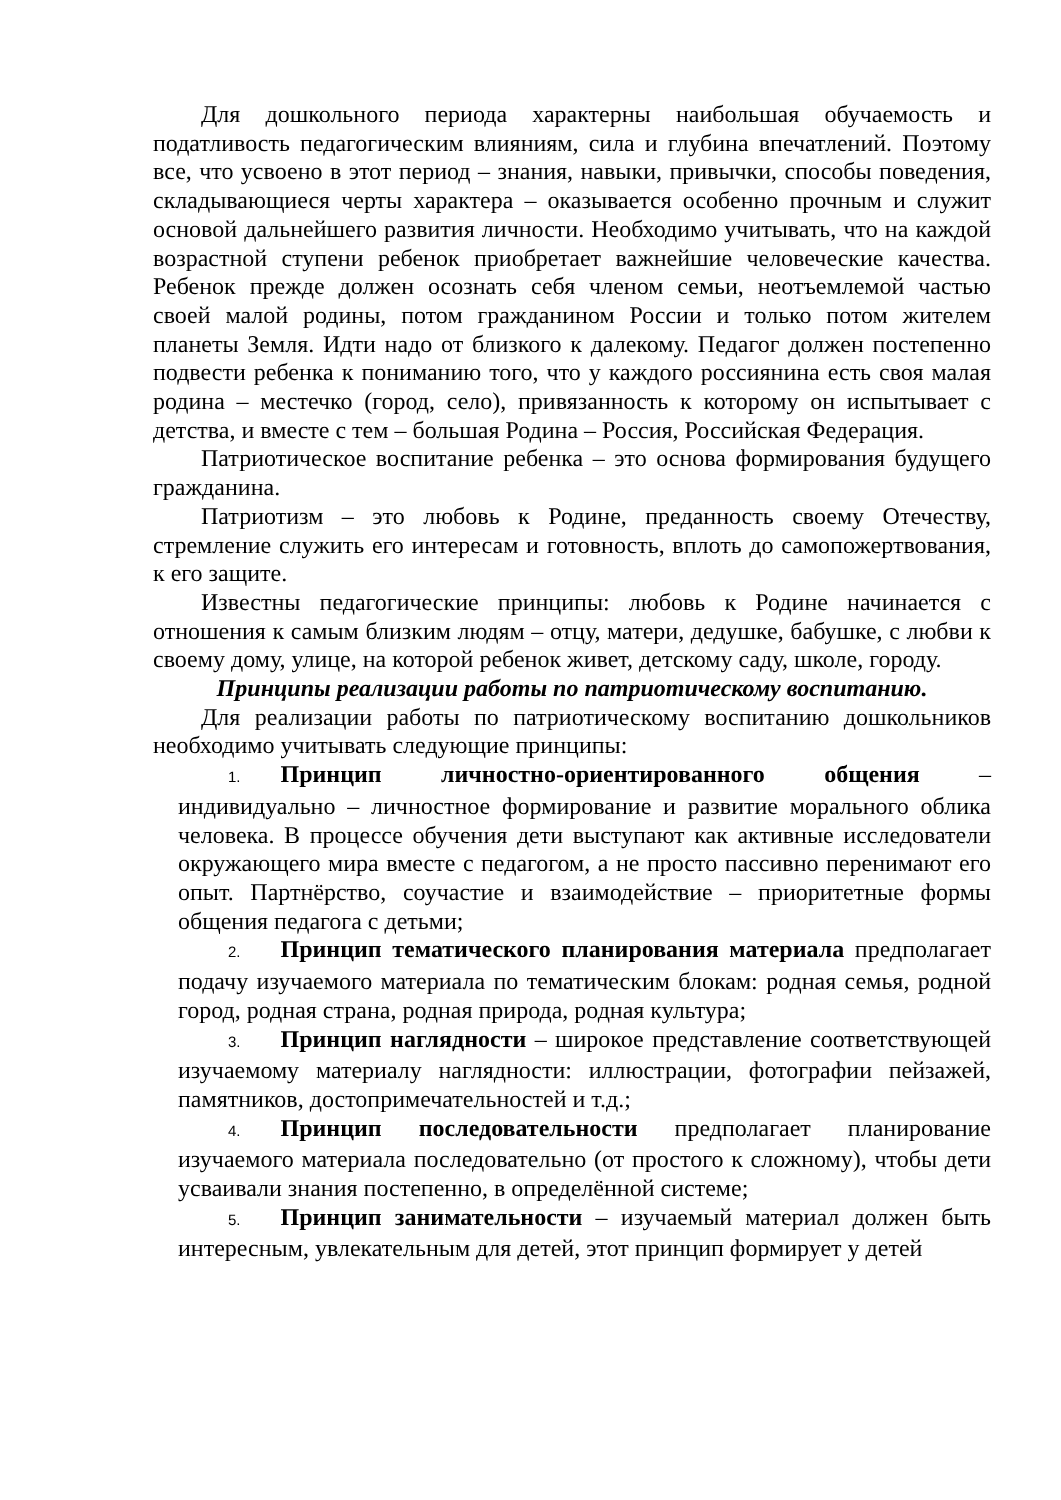Для дошкольного периода характерны наибольшая обучаемость и податливость педагогическим влияниям, сила и глубина впечатлений. Поэтому все, что усвоено в этот период – знания, навыки, привычки, способы поведения, складывающиеся черты характера – оказывается особенно прочным и служит основой дальнейшего развития личности. Необходимо учитывать, что на каждой возрастной ступени ребенок приобретает важнейшие человеческие качества. Ребенок прежде должен осознать себя членом семьи, неотъемлемой частью своей малой родины, потом гражданином России и только потом жителем планеты Земля. Идти надо от близкого к далекому. Педагог должен постепенно подвести ребенка к пониманию того, что у каждого россиянина есть своя малая родина – местечко (город, село), привязанность к которому он испытывает с детства, и вместе с тем – большая Родина – Россия, Российская Федерация.
Патриотическое воспитание ребенка – это основа формирования будущего гражданина.
Патриотизм – это любовь к Родине, преданность своему Отечеству, стремление служить его интересам и готовность, вплоть до самопожертвования, к его защите.
Известны педагогические принципы: любовь к Родине начинается с отношения к самым близким людям – отцу, матери, дедушке, бабушке, с любви к своему дому, улице, на которой ребенок живет, детскому саду, школе, городу.
Принципы реализации работы по патриотическому воспитанию.
Для реализации работы по патриотическому воспитанию дошкольников необходимо учитывать следующие принципы:
1. Принцип личностно-ориентированного общения – индивидуально – личностное формирование и развитие морального облика человека. В процессе обучения дети выступают как активные исследователи окружающего мира вместе с педагогом, а не просто пассивно перенимают его опыт. Партнёрство, соучастие и взаимодействие – приоритетные формы общения педагога с детьми;
2. Принцип тематического планирования материала предполагает подачу изучаемого материала по тематическим блокам: родная семья, родной город, родная страна, родная природа, родная культура;
3. Принцип наглядности – широкое представление соответствующей изучаемому материалу наглядности: иллюстрации, фотографии пейзажей, памятников, достопримечательностей и т.д.;
4. Принцип последовательности предполагает планирование изучаемого материала последовательно (от простого к сложному), чтобы дети усваивали знания постепенно, в определённой системе;
5. Принцип занимательности – изучаемый материал должен быть интересным, увлекательным для детей, этот принцип формирует у детей